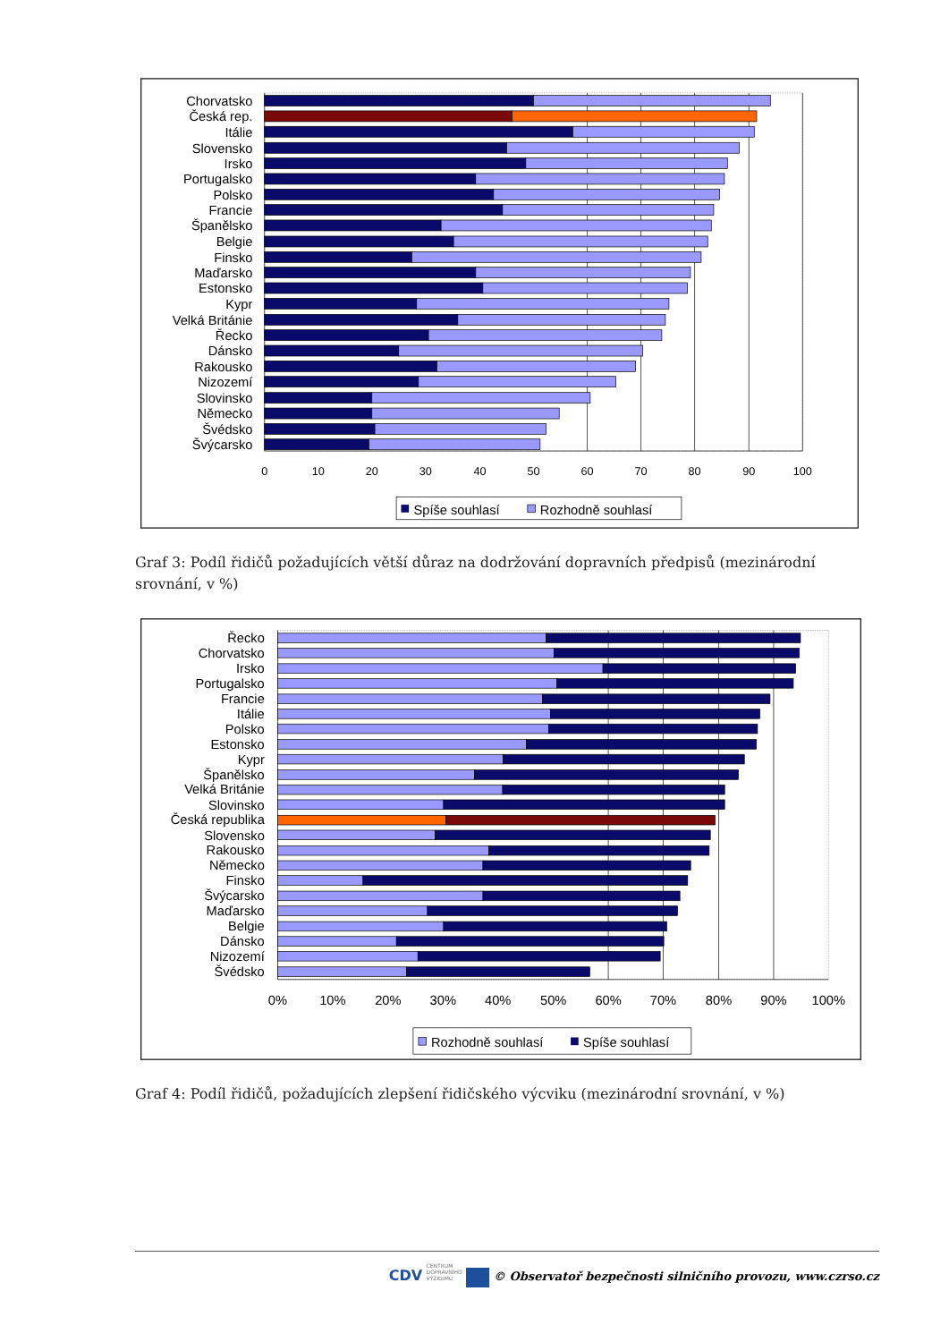Chorvatsko
Česká rep.
Itálie
Slovensko
Irsko
Portugalsko
Polsko
Francie
Španělsko
Belgie
Finsko
Maďarsko
Estonsko
Kypr
Velká Británie
Řecko
Dánsko
Rakousko
Nizozemí
Slovinsko
Německo
Švédsko
Švýcarsko
0
10
20
30
40
50
60
70
80
90
100
Spíše souhlasí
Rozhodně souhlasí
Graf 3: Podíl řidičů požadujících větší důraz na dodržování dopravních předpisů (mezinárodní srovnání, v %)
Řecko
Chorvatsko
Irsko
Portugalsko
Francie
Itálie
Polsko
Estonsko
Kypr
Španělsko
Velká Británie
Slovinsko
Česká republika
Slovensko
Rakousko
Německo
Finsko
Švýcarsko
Maďarsko
Belgie
Dánsko
Nizozemí
Švédsko
0%
10%
20%
30%
40%
50%
60%
70%
80%
90%
100%
Rozhodně souhlasí
Spíše souhlasí
Graf 4: Podíl řidičů, požadujících zlepšení řidičského výcviku (mezinárodní srovnání, v %)
CDV CENTRUM
DOPRAVNÍHO
VÝZKUMU © Observatoř bezpečnosti silničního provozu, www.czrso.cz